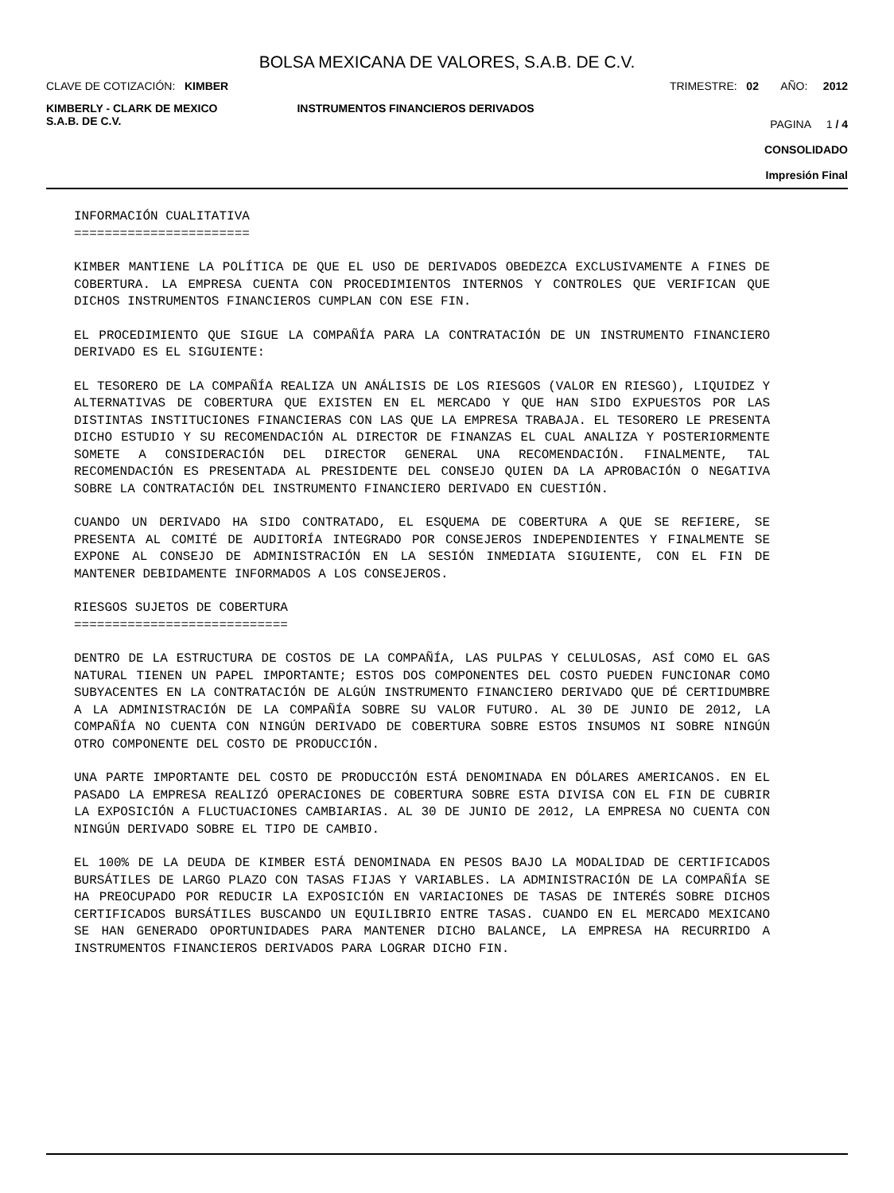BOLSA MEXICANA DE VALORES, S.A.B. DE C.V.
CLAVE DE COTIZACIÓN: KIMBER TRIMESTRE: 02 AÑO: 2012
KIMBERLY - CLARK DE MEXICO
S.A.B. DE C.V.
INSTRUMENTOS FINANCIEROS DERIVADOS
PAGINA 1 / 4
CONSOLIDADO
Impresión Final
INFORMACIÓN CUALITATIVA
=======================
KIMBER MANTIENE LA POLÍTICA DE QUE EL USO DE DERIVADOS OBEDEZCA EXCLUSIVAMENTE A FINES DE COBERTURA. LA EMPRESA CUENTA CON PROCEDIMIENTOS INTERNOS Y CONTROLES QUE VERIFICAN QUE DICHOS INSTRUMENTOS FINANCIEROS CUMPLAN CON ESE FIN.
EL PROCEDIMIENTO QUE SIGUE LA COMPAÑÍA PARA LA CONTRATACIÓN DE UN INSTRUMENTO FINANCIERO DERIVADO ES EL SIGUIENTE:
EL TESORERO DE LA COMPAÑÍA REALIZA UN ANÁLISIS DE LOS RIESGOS (VALOR EN RIESGO), LIQUIDEZ Y ALTERNATIVAS DE COBERTURA QUE EXISTEN EN EL MERCADO Y QUE HAN SIDO EXPUESTOS POR LAS DISTINTAS INSTITUCIONES FINANCIERAS CON LAS QUE LA EMPRESA TRABAJA. EL TESORERO LE PRESENTA DICHO ESTUDIO Y SU RECOMENDACIÓN AL DIRECTOR DE FINANZAS EL CUAL ANALIZA Y POSTERIORMENTE SOMETE A CONSIDERACIÓN DEL DIRECTOR GENERAL UNA RECOMENDACIÓN. FINALMENTE, TAL RECOMENDACIÓN ES PRESENTADA AL PRESIDENTE DEL CONSEJO QUIEN DA LA APROBACIÓN O NEGATIVA SOBRE LA CONTRATACIÓN DEL INSTRUMENTO FINANCIERO DERIVADO EN CUESTIÓN.
CUANDO UN DERIVADO HA SIDO CONTRATADO, EL ESQUEMA DE COBERTURA A QUE SE REFIERE, SE PRESENTA AL COMITÉ DE AUDITORÍA INTEGRADO POR CONSEJEROS INDEPENDIENTES Y FINALMENTE SE EXPONE AL CONSEJO DE ADMINISTRACIÓN EN LA SESIÓN INMEDIATA SIGUIENTE, CON EL FIN DE MANTENER DEBIDAMENTE INFORMADOS A LOS CONSEJEROS.
RIESGOS SUJETOS DE COBERTURA
============================
DENTRO DE LA ESTRUCTURA DE COSTOS DE LA COMPAÑÍA, LAS PULPAS Y CELULOSAS, ASÍ COMO EL GAS NATURAL TIENEN UN PAPEL IMPORTANTE; ESTOS DOS COMPONENTES DEL COSTO PUEDEN FUNCIONAR COMO SUBYACENTES EN LA CONTRATACIÓN DE ALGÚN INSTRUMENTO FINANCIERO DERIVADO QUE DÉ CERTIDUMBRE A LA ADMINISTRACIÓN DE LA COMPAÑÍA SOBRE SU VALOR FUTURO. AL 30 DE JUNIO DE 2012, LA COMPAÑÍA NO CUENTA CON NINGÚN DERIVADO DE COBERTURA SOBRE ESTOS INSUMOS NI SOBRE NINGÚN OTRO COMPONENTE DEL COSTO DE PRODUCCIÓN.
UNA PARTE IMPORTANTE DEL COSTO DE PRODUCCIÓN ESTÁ DENOMINADA EN DÓLARES AMERICANOS. EN EL PASADO LA EMPRESA REALIZÓ OPERACIONES DE COBERTURA SOBRE ESTA DIVISA CON EL FIN DE CUBRIR LA EXPOSICIÓN A FLUCTUACIONES CAMBIARIAS. AL 30 DE JUNIO DE 2012, LA EMPRESA NO CUENTA CON NINGÚN DERIVADO SOBRE EL TIPO DE CAMBIO.
EL 100% DE LA DEUDA DE KIMBER ESTÁ DENOMINADA EN PESOS BAJO LA MODALIDAD DE CERTIFICADOS BURSÁTILES DE LARGO PLAZO CON TASAS FIJAS Y VARIABLES. LA ADMINISTRACIÓN DE LA COMPAÑÍA SE HA PREOCUPADO POR REDUCIR LA EXPOSICIÓN EN VARIACIONES DE TASAS DE INTERÉS SOBRE DICHOS CERTIFICADOS BURSÁTILES BUSCANDO UN EQUILIBRIO ENTRE TASAS. CUANDO EN EL MERCADO MEXICANO SE HAN GENERADO OPORTUNIDADES PARA MANTENER DICHO BALANCE, LA EMPRESA HA RECURRIDO A INSTRUMENTOS FINANCIEROS DERIVADOS PARA LOGRAR DICHO FIN.